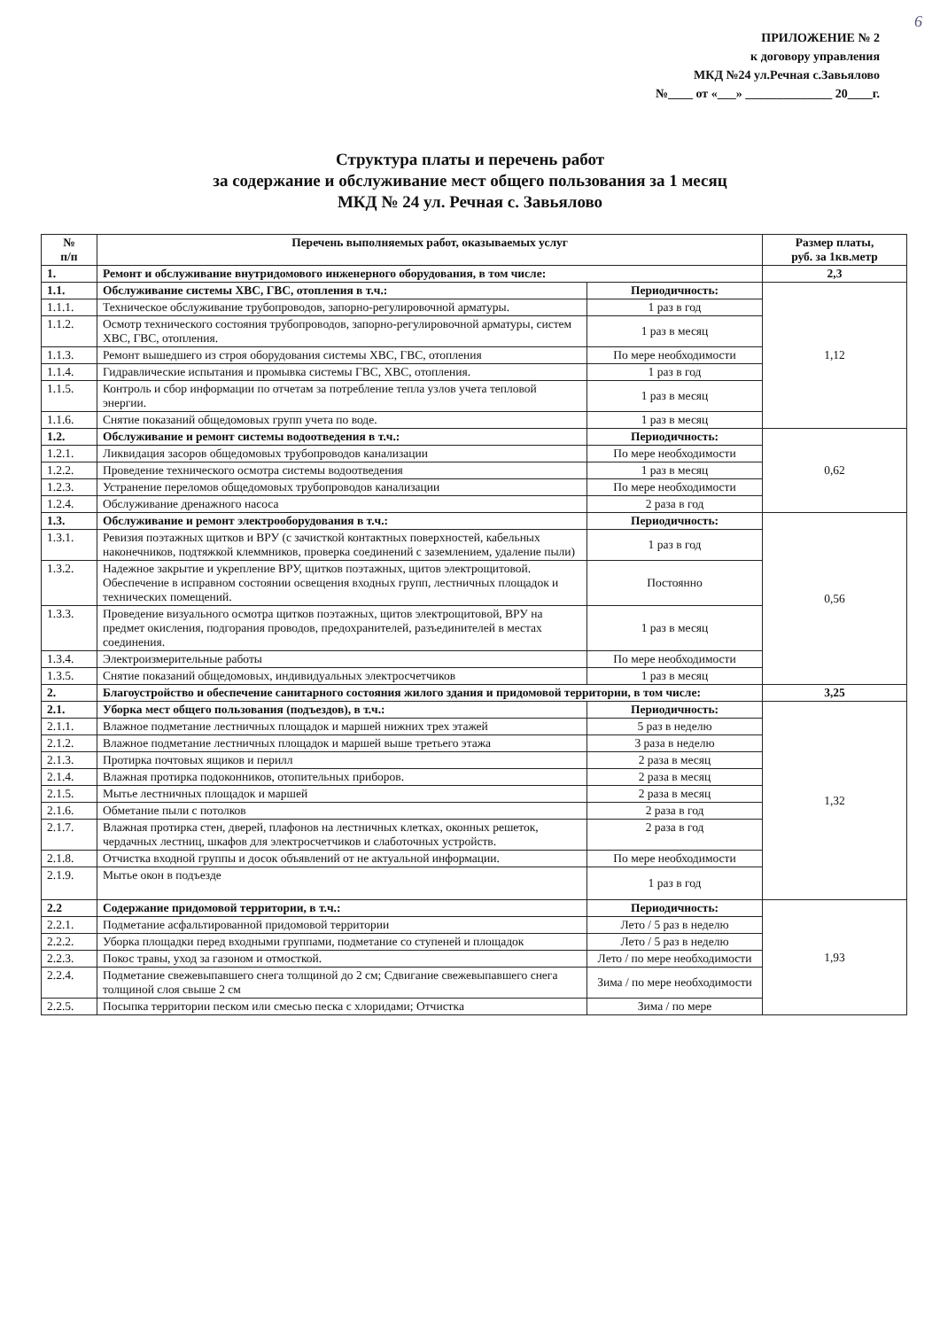6
ПРИЛОЖЕНИЕ № 2
к договору управления
МКД №24 ул.Речная с.Завьялово
№____ от «___» ______________ 20____г.
Структура платы и перечень работ
за содержание и обслуживание мест общего пользования за 1 месяц
МКД № 24 ул. Речная с. Завьялово
| № п/п | Перечень выполняемых работ, оказываемых услуг | | Размер платы, руб. за 1кв.метр |
| --- | --- | --- | --- |
| 1. | Ремонт и обслуживание внутридомового инженерного оборудования, в том числе: | | 2,3 |
| 1.1. | Обслуживание системы ХВС, ГВС, отопления в т.ч.: | Периодичность: | 1,12 |
| 1.1.1. | Техническое обслуживание трубопроводов, запорно-регулировочной арматуры. | 1 раз в год | |
| 1.1.2. | Осмотр технического состояния трубопроводов, запорно-регулировочной арматуры, систем ХВС, ГВС, отопления. | 1 раз в месяц | |
| 1.1.3. | Ремонт вышедшего из строя оборудования системы ХВС, ГВС, отопления | По мере необходимости | |
| 1.1.4. | Гидравлические испытания и промывка системы ГВС, ХВС, отопления. | 1 раз в год | |
| 1.1.5. | Контроль и сбор информации по отчетам за потребление тепла узлов учета тепловой энергии. | 1 раз в месяц | |
| 1.1.6. | Снятие показаний общедомовых групп учета по воде. | 1 раз в месяц | |
| 1.2. | Обслуживание и ремонт системы водоотведения в т.ч.: | Периодичность: | 0,62 |
| 1.2.1. | Ликвидация засоров общедомовых трубопроводов канализации | По мере необходимости | |
| 1.2.2. | Проведение технического осмотра системы водоотведения | 1 раз в месяц | |
| 1.2.3. | Устранение переломов общедомовых трубопроводов канализации | По мере необходимости | |
| 1.2.4. | Обслуживание дренажного насоса | 2 раза в год | |
| 1.3. | Обслуживание и ремонт электрооборудования в т.ч.: | Периодичность: | 0,56 |
| 1.3.1. | Ревизия поэтажных щитков и ВРУ (с зачисткой контактных поверхностей, кабельных наконечников, подтяжкой клеммников, проверка соединений с заземлением, удаление пыли) | 1 раз в год | |
| 1.3.2. | Надежное закрытие и укрепление ВРУ, щитков поэтажных, щитов электрощитовой. Обеспечение в исправном состоянии освещения входных групп, лестничных площадок и технических помещений. | Постоянно | |
| 1.3.3. | Проведение визуального осмотра щитков поэтажных, щитов электрощитовой, ВРУ на предмет окисления, подгорания проводов, предохранителей, разъединителей в местах соединения. | 1 раз в месяц | |
| 1.3.4. | Электроизмерительные работы | По мере необходимости | |
| 1.3.5. | Снятие показаний общедомовых, индивидуальных электросчетчиков | 1 раз в месяц | |
| 2. | Благоустройство и обеспечение санитарного состояния жилого здания и придомовой территории, в том числе: | | 3,25 |
| 2.1. | Уборка мест общего пользования (подъездов), в т.ч.: | Периодичность: | 1,32 |
| 2.1.1. | Влажное подметание лестничных площадок и маршей нижних трех этажей | 5 раз в неделю | |
| 2.1.2. | Влажное подметание лестничных площадок и маршей выше третьего этажа | 3 раза в неделю | |
| 2.1.3. | Протирка почтовых ящиков и перилл | 2 раза в месяц | |
| 2.1.4. | Влажная протирка подоконников, отопительных приборов. | 2 раза в месяц | |
| 2.1.5. | Мытье лестничных площадок и маршей | 2 раза в месяц | |
| 2.1.6. | Обметание пыли с потолков | 2 раза в год | |
| 2.1.7. | Влажная протирка стен, дверей, плафонов на лестничных клетках, оконных решеток, чердачных лестниц, шкафов для электросчетчиков и слаботочных устройств. | 2 раза в год | |
| 2.1.8. | Отчистка входной группы и досок объявлений от не актуальной информации. | По мере необходимости | |
| 2.1.9. | Мытье окон в подъезде | 1 раз в год | |
| 2.2 | Содержание придомовой территории, в т.ч.: | Периодичность: | 1,93 |
| 2.2.1. | Подметание асфальтированной придомовой территории | Лето / 5 раз в неделю | |
| 2.2.2. | Уборка площадки перед входными группами, подметание со ступеней и площадок | Лето / 5 раз в неделю | |
| 2.2.3. | Покос травы, уход за газоном и отмосткой. | Лето / по мере необходимости | |
| 2.2.4. | Подметание свежевыпавшего снега толщиной до 2 см; Сдвигание свежевыпавшего снега толщиной слоя свыше 2 см | Зима / по мере необходимости | |
| 2.2.5. | Посыпка территории песком или смесью песка с хлоридами; Отчистка | Зима / по мере | |